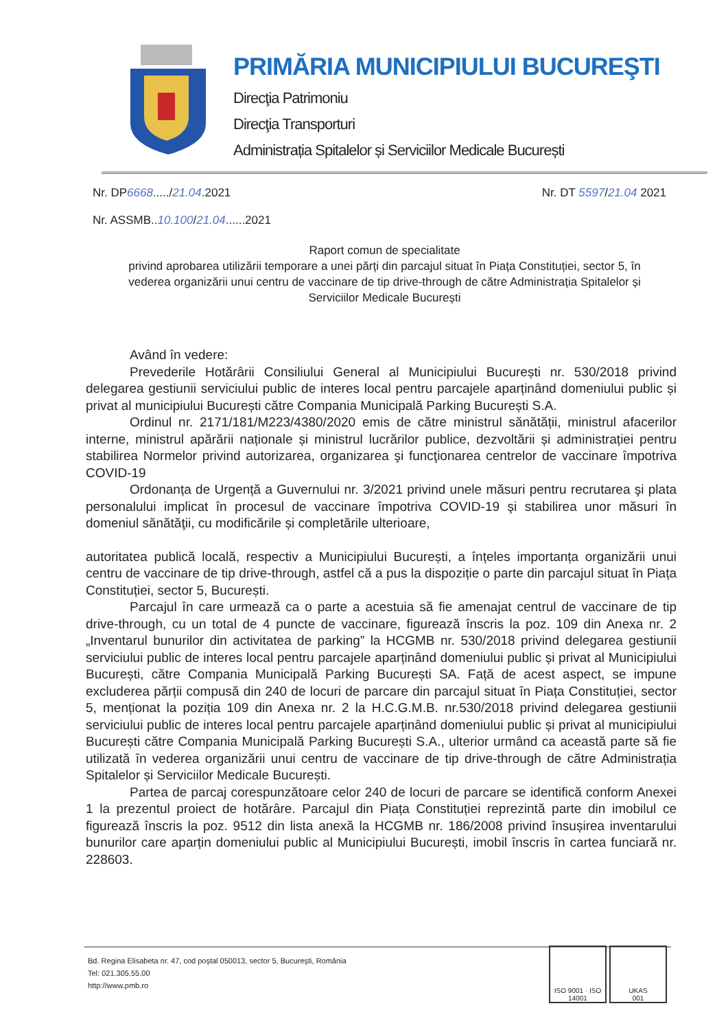PRIMĂRIA MUNICIPIULUI BUCUREŞTI
Direcţia Patrimoniu
Direcţia Transporturi
Administrația Spitalelor și Serviciilor Medicale București
Nr. DP6668...../21.04.2021 Nr. DT 5597/21.04 2021
Nr. ASSMB..10.100/21.04......2021
Raport comun de specialitate
privind aprobarea utilizării temporare a unei părți din parcajul situat în Piața Constituției, sector 5, în vederea organizării unui centru de vaccinare de tip drive-through de către Administrația Spitalelor și Serviciilor Medicale București
Având în vedere:
Prevederile Hotărârii Consiliului General al Municipiului București nr. 530/2018 privind delegarea gestiunii serviciului public de interes local pentru parcajele aparținând domeniului public și privat al municipiului București către Compania Municipală Parking București S.A.
Ordinul nr. 2171/181/M223/4380/2020 emis de către ministrul sănătății, ministrul afacerilor interne, ministrul apărării naționale și ministrul lucrărilor publice, dezvoltării și administrației pentru stabilirea Normelor privind autorizarea, organizarea şi funcţionarea centrelor de vaccinare împotriva COVID-19
Ordonanța de Urgență a Guvernului nr. 3/2021 privind unele măsuri pentru recrutarea şi plata personalului implicat în procesul de vaccinare împotriva COVID-19 şi stabilirea unor măsuri în domeniul sănătăţii, cu modificările și completările ulterioare,
autoritatea publică locală, respectiv a Municipiului București, a înțeles importanța organizării unui centru de vaccinare de tip drive-through, astfel că a pus la dispoziție o parte din parcajul situat în Piața Constituției, sector 5, București.
Parcajul în care urmează ca o parte a acestuia să fie amenajat centrul de vaccinare de tip drive-through, cu un total de 4 puncte de vaccinare, figurează înscris la poz. 109 din Anexa nr. 2 „Inventarul bunurilor din activitatea de parking” la HCGMB nr. 530/2018 privind delegarea gestiunii serviciului public de interes local pentru parcajele aparținând domeniului public și privat al Municipiului București, către Compania Municipală Parking București SA. Față de acest aspect, se impune excluderea părții compusă din 240 de locuri de parcare din parcajul situat în Piața Constituției, sector 5, menționat la poziția 109 din Anexa nr. 2 la H.C.G.M.B. nr.530/2018 privind delegarea gestiunii serviciului public de interes local pentru parcajele aparținând domeniului public și privat al municipiului București către Compania Municipală Parking București S.A., ulterior urmând ca această parte să fie utilizată în vederea organizării unui centru de vaccinare de tip drive-through de către Administrația Spitalelor și Serviciilor Medicale București.
Partea de parcaj corespunzătoare celor 240 de locuri de parcare se identifică conform Anexei 1 la prezentul proiect de hotărâre. Parcajul din Piața Constituției reprezintă parte din imobilul ce figurează înscris la poz. 9512 din lista anexă la HCGMB nr. 186/2008 privind însușirea inventarului bunurilor care aparțin domeniului public al Municipiului București, imobil înscris în cartea funciară nr. 228603.
Bd. Regina Elisabeta nr. 47, cod poştal 050013, sector 5, Bucureşti, România
Tel: 021.305.55.00
http://www.pmb.ro
ISO 9001 · ISO 14001
UKAS
001